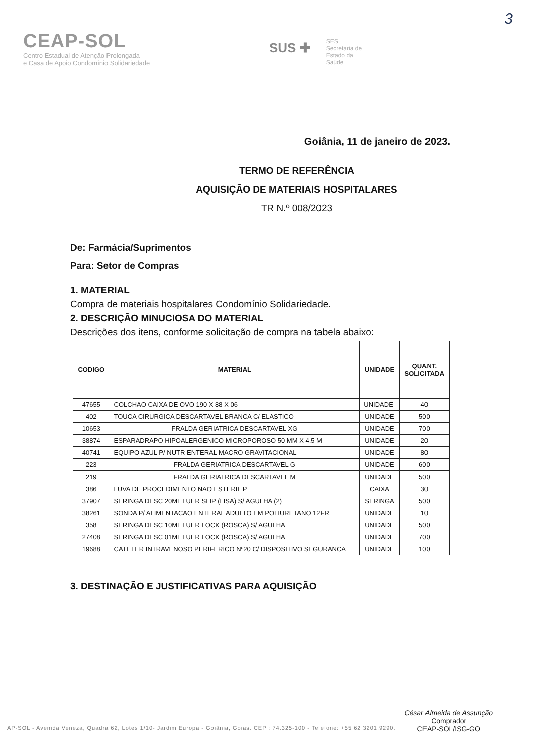3
CEAP-SOL
Centro Estadual de Atenção Prolongada
e Casa de Apoio Condomínio Solidariedade
SUS ✚
SES
Secretaria de
Estado da
Saúde
Goiânia, 11 de janeiro de 2023.
TERMO DE REFERÊNCIA
AQUISIÇÃO DE MATERIAIS HOSPITALARES
TR N.º 008/2023
De: Farmácia/Suprimentos
Para: Setor de Compras
1. MATERIAL
Compra de materiais hospitalares Condomínio Solidariedade.
2. DESCRIÇÃO MINUCIOSA DO MATERIAL
Descrições dos itens, conforme solicitação de compra na tabela abaixo:
| CODIGO | MATERIAL | UNIDADE | QUANT. SOLICITADA |
| --- | --- | --- | --- |
| 47655 | COLCHAO CAIXA DE OVO 190 X 88 X 06 | UNIDADE | 40 |
| 402 | TOUCA CIRURGICA DESCARTAVEL BRANCA C/ ELASTICO | UNIDADE | 500 |
| 10653 | FRALDA GERIATRICA DESCARTAVEL XG | UNIDADE | 700 |
| 38874 | ESPARADRAPO HIPOALERGENICO MICROPOROSO 50 MM X 4,5 M | UNIDADE | 20 |
| 40741 | EQUIPO AZUL P/ NUTR ENTERAL MACRO GRAVITACIONAL | UNIDADE | 80 |
| 223 | FRALDA GERIATRICA DESCARTAVEL G | UNIDADE | 600 |
| 219 | FRALDA GERIATRICA DESCARTAVEL M | UNIDADE | 500 |
| 386 | LUVA DE PROCEDIMENTO NAO ESTERIL P | CAIXA | 30 |
| 37907 | SERINGA DESC 20ML LUER SLIP (LISA) S/ AGULHA (2) | SERINGA | 500 |
| 38261 | SONDA P/ ALIMENTACAO ENTERAL ADULTO EM POLIURETANO 12FR | UNIDADE | 10 |
| 358 | SERINGA DESC 10ML LUER LOCK (ROSCA) S/ AGULHA | UNIDADE | 500 |
| 27408 | SERINGA DESC 01ML LUER LOCK (ROSCA) S/ AGULHA | UNIDADE | 700 |
| 19688 | CATETER INTRAVENOSO PERIFERICO Nº20 C/ DISPOSITIVO SEGURANCA | UNIDADE | 100 |
3. DESTINAÇÃO E JUSTIFICATIVAS PARA AQUISIÇÃO
César Almeida de Assunção
Comprador
CEAP-SOL/ISG-GO
AP-SOL - Avenida Veneza, Quadra 62, Lotes 1/10- Jardim Europa - Goiânia, Goias. CEP : 74.325-100 - Telefone: +55 62 3201.9290.